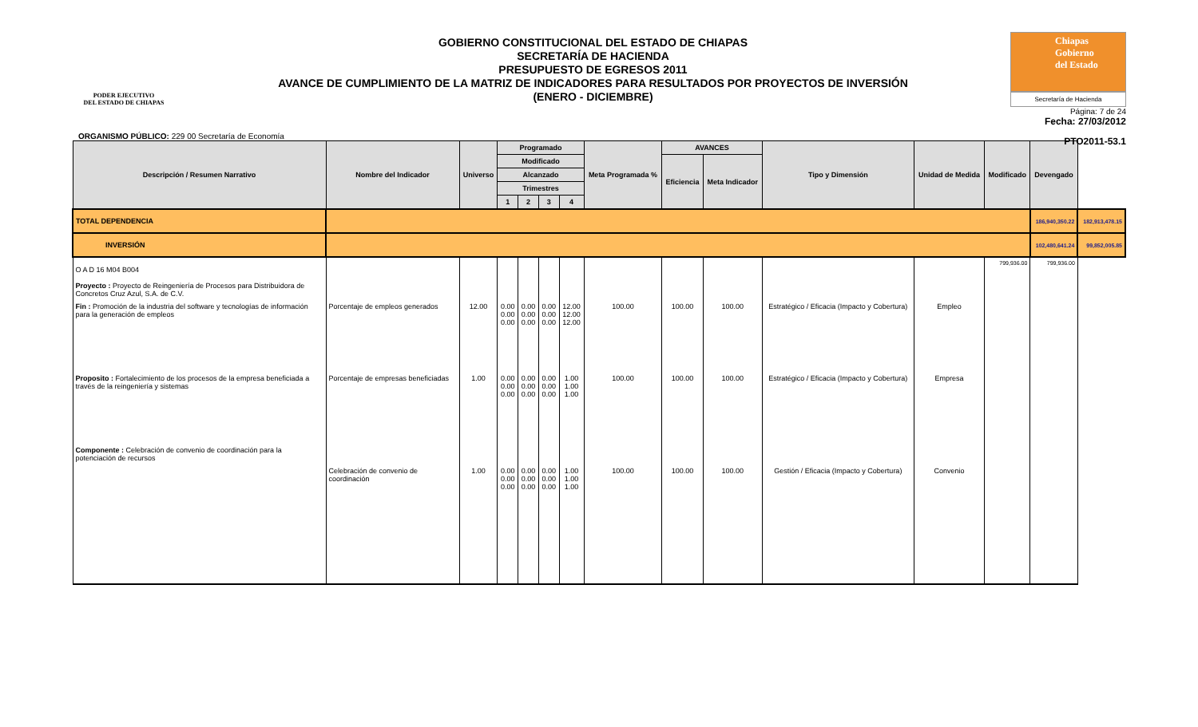PODER EJECUTIVO
DEL ESTADO DE CHIAPAS
GOBIERNO CONSTITUCIONAL DEL ESTADO DE CHIAPAS
SECRETARÍA DE HACIENDA
PRESUPUESTO DE EGRESOS 2011
AVANCE DE CUMPLIMIENTO DE LA MATRIZ DE INDICADORES PARA RESULTADOS POR PROYECTOS DE INVERSIÓN
(ENERO - DICIEMBRE)
Chiapas
Gobierno
del Estado
Secretaría de Hacienda
Página: 7 de 24
Fecha: 27/03/2012
PTO2011-53.1
ORGANISMO PÚBLICO: 229 00 Secretaría de Economía
| Descripción / Resumen Narrativo | Nombre del Indicador | Universo | Programado | | | | Meta Programada % | AVANCES | | Tipo y Dimensión | Unidad de Medida | Modificado | Devengado | |
| --- | --- | --- | --- | --- | --- | --- | --- | --- | --- | --- | --- | --- | --- | --- |
| | | | Modificado | | | | | Eficiencia | Meta Indicador | | | | | |
| | | | Alcanzado | | | | | | | | | | | |
| | | | Trimestres | | | | | | | | | | | |
| | | | 1 | 2 | 3 | 4 | | | | | | | | |
| TOTAL DEPENDENCIA | | | | | | | | | | | | | 186,940,350.22 | 182,913,478.15 |
| INVERSIÓN | | | | | | | | | | | | | 102,480,641.24 | 99,852,005.85 |
| O A D 16 M04 B004 Proyecto : Proyecto de Reingeniería de Procesos para Distribuidora de Concretos Cruz Azul, S.A. de C.V. | | | | | | | | | | | | 799,936.00 | 799,936.00 | |
| Fin : Promoción de la industria del software y tecnologías de información para la generación de empleos | Porcentaje de empleos generados | 12.00 | 0.00 0.00 0.00 | 0.00 0.00 0.00 | 0.00 0.00 0.00 | 12.00 12.00 12.00 | 100.00 | 100.00 | 100.00 | Estratégico / Eficacia (Impacto y Cobertura) | Empleo | | | |
| Proposito : Fortalecimiento de los procesos de la empresa beneficiada a través de la reingeniería y sistemas | Porcentaje de empresas beneficiadas | 1.00 | 0.00 0.00 0.00 | 0.00 0.00 0.00 | 0.00 0.00 0.00 | 1.00 1.00 1.00 | 100.00 | 100.00 | 100.00 | Estratégico / Eficacia (Impacto y Cobertura) | Empresa | | | |
| Componente : Celebración de convenio de coordinación para la potenciación de recursos | | | | | | | | | | | | | | |
| | Celebración de convenio de coordinación | 1.00 | 0.00 0.00 0.00 | 0.00 0.00 0.00 | 0.00 0.00 0.00 | 1.00 1.00 1.00 | 100.00 | 100.00 | 100.00 | Gestión / Eficacia (Impacto y Cobertura) | Convenio | | | |